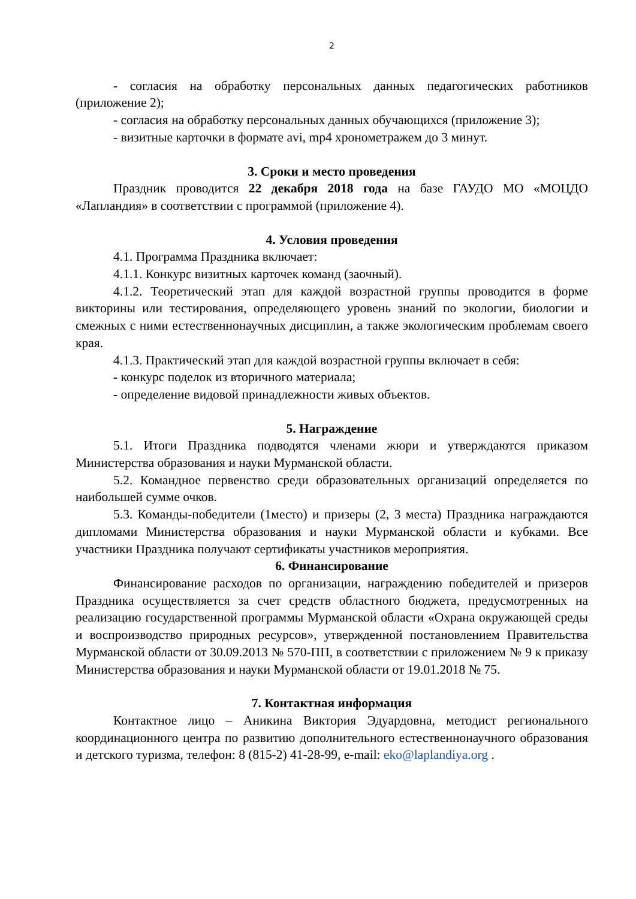2
- согласия на обработку персональных данных педагогических работников (приложение 2);
- согласия на обработку персональных данных обучающихся (приложение 3);
- визитные карточки в формате avi, mp4 хронометражем до 3 минут.
3. Сроки и место проведения
Праздник проводится 22 декабря 2018 года на базе ГАУДО МО «МОЦДО «Лапландия» в соответствии с программой (приложение 4).
4. Условия проведения
4.1. Программа Праздника включает:
4.1.1. Конкурс визитных карточек команд (заочный).
4.1.2. Теоретический этап для каждой возрастной группы проводится в форме викторины или тестирования, определяющего уровень знаний по экологии, биологии и смежных с ними естественнонаучных дисциплин, а также экологическим проблемам своего края.
4.1.3. Практический этап для каждой возрастной группы включает в себя:
- конкурс поделок из вторичного материала;
- определение видовой принадлежности живых объектов.
5. Награждение
5.1. Итоги Праздника подводятся членами жюри и утверждаются приказом Министерства образования и науки Мурманской области.
5.2. Командное первенство среди образовательных организаций определяется по наибольшей сумме очков.
5.3. Команды-победители (1место) и призеры (2, 3 места) Праздника награждаются дипломами Министерства образования и науки Мурманской области и кубками. Все участники Праздника получают сертификаты участников мероприятия.
6. Финансирование
Финансирование расходов по организации, награждению победителей и призеров Праздника осуществляется за счет средств областного бюджета, предусмотренных на реализацию государственной программы Мурманской области «Охрана окружающей среды и воспроизводство природных ресурсов», утвержденной постановлением Правительства Мурманской области от 30.09.2013 № 570-ПП, в соответствии с приложением № 9 к приказу Министерства образования и науки Мурманской области от 19.01.2018 № 75.
7. Контактная информация
Контактное лицо – Аникина Виктория Эдуардовна, методист регионального координационного центра по развитию дополнительного естественнонаучного образования и детского туризма, телефон: 8 (815-2) 41-28-99, e-mail: eko@laplandiya.org .